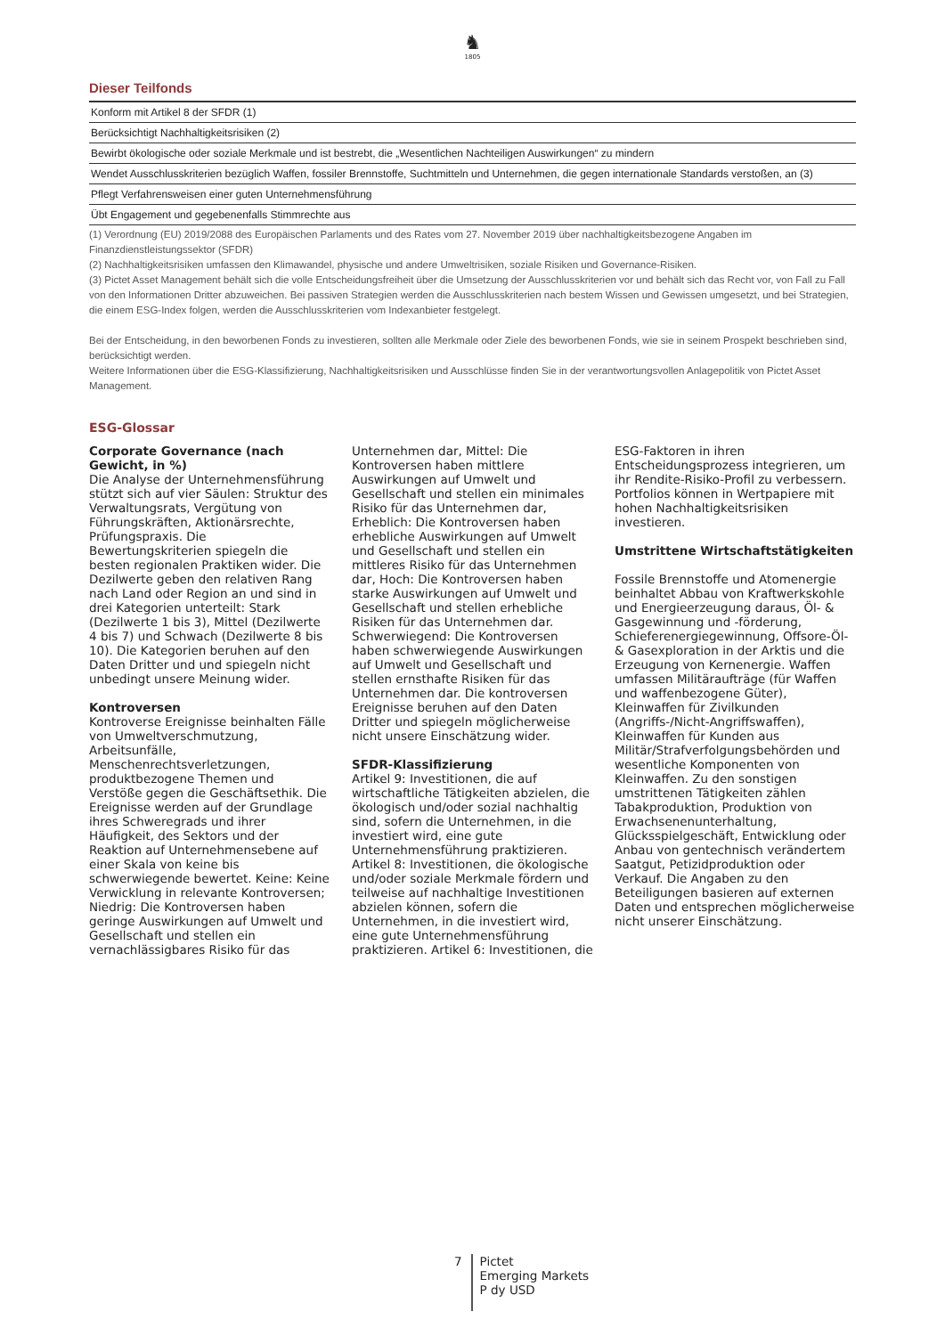♞
1805
Dieser Teilfonds
| Konform mit Artikel 8 der SFDR (1) |
| Berücksichtigt Nachhaltigkeitsrisiken (2) |
| Bewirbt ökologische oder soziale Merkmale und ist bestrebt, die „Wesentlichen Nachteiligen Auswirkungen“ zu mindern |
| Wendet Ausschlusskriterien bezüglich Waffen, fossiler Brennstoffe, Suchtmitteln und Unternehmen, die gegen internationale Standards verstoßen, an (3) |
| Pflegt Verfahrensweisen einer guten Unternehmensführung |
| Übt Engagement und gegebenenfalls Stimmrechte aus |
(1) Verordnung (EU) 2019/2088 des Europäischen Parlaments und des Rates vom 27. November 2019 über nachhaltigkeitsbezogene Angaben im Finanzdienstleistungssektor (SFDR)
(2) Nachhaltigkeitsrisiken umfassen den Klimawandel, physische und andere Umweltrisiken, soziale Risiken und Governance-Risiken.
(3) Pictet Asset Management behält sich die volle Entscheidungsfreiheit über die Umsetzung der Ausschlusskriterien vor und behält sich das Recht vor, von Fall zu Fall von den Informationen Dritter abzuweichen. Bei passiven Strategien werden die Ausschlusskriterien nach bestem Wissen und Gewissen umgesetzt, und bei Strategien, die einem ESG-Index folgen, werden die Ausschlusskriterien vom Indexanbieter festgelegt.
Bei der Entscheidung, in den beworbenen Fonds zu investieren, sollten alle Merkmale oder Ziele des beworbenen Fonds, wie sie in seinem Prospekt beschrieben sind, berücksichtigt werden.
Weitere Informationen über die ESG-Klassifizierung, Nachhaltigkeitsrisiken und Ausschlüsse finden Sie in der verantwortungsvollen Anlagepolitik von Pictet Asset Management.
ESG-Glossar
Corporate Governance (nach Gewicht, in %)
Die Analyse der Unternehmensführung stützt sich auf vier Säulen: Struktur des Verwaltungsrats, Vergütung von Führungskräften, Aktionärsrechte, Prüfungspraxis. Die Bewertungskriterien spiegeln die besten regionalen Praktiken wider. Die Dezilwerte geben den relativen Rang nach Land oder Region an und sind in drei Kategorien unterteilt: Stark (Dezilwerte 1 bis 3), Mittel (Dezilwerte 4 bis 7) und Schwach (Dezilwerte 8 bis 10). Die Kategorien beruhen auf den Daten Dritter und und spiegeln nicht unbedingt unsere Meinung wider.
Kontroversen
Kontroverse Ereignisse beinhalten Fälle von Umweltverschmutzung, Arbeitsunfälle, Menschenrechtsverletzungen, produktbezogene Themen und Verstöße gegen die Geschäftsethik. Die Ereignisse werden auf der Grundlage ihres Schweregrads und ihrer Häufigkeit, des Sektors und der Reaktion auf Unternehmensebene auf einer Skala von keine bis schwerwiegende bewertet. Keine: Keine Verwicklung in relevante Kontroversen; Niedrig: Die Kontroversen haben geringe Auswirkungen auf Umwelt und Gesellschaft und stellen ein vernachlässigbares Risiko für das
Unternehmen dar, Mittel: Die Kontroversen haben mittlere Auswirkungen auf Umwelt und Gesellschaft und stellen ein minimales Risiko für das Unternehmen dar, Erheblich: Die Kontroversen haben erhebliche Auswirkungen auf Umwelt und Gesellschaft und stellen ein mittleres Risiko für das Unternehmen dar, Hoch: Die Kontroversen haben starke Auswirkungen auf Umwelt und Gesellschaft und stellen erhebliche Risiken für das Unternehmen dar. Schwerwiegend: Die Kontroversen haben schwerwiegende Auswirkungen auf Umwelt und Gesellschaft und stellen ernsthafte Risiken für das Unternehmen dar. Die kontroversen Ereignisse beruhen auf den Daten Dritter und spiegeln möglicherweise nicht unsere Einschätzung wider.
SFDR-Klassifizierung
Artikel 9: Investitionen, die auf wirtschaftliche Tätigkeiten abzielen, die ökologisch und/oder sozial nachhaltig sind, sofern die Unternehmen, in die investiert wird, eine gute Unternehmensführung praktizieren. Artikel 8: Investitionen, die ökologische und/oder soziale Merkmale fördern und teilweise auf nachhaltige Investitionen abzielen können, sofern die Unternehmen, in die investiert wird, eine gute Unternehmensführung praktizieren. Artikel 6: Investitionen, die
ESG-Faktoren in ihren Entscheidungsprozess integrieren, um ihr Rendite-Risiko-Profil zu verbessern. Portfolios können in Wertpapiere mit hohen Nachhaltigkeitsrisiken investieren.
Umstrittene Wirtschaftstätigkeiten
Fossile Brennstoffe und Atomenergie beinhaltet Abbau von Kraftwerkskohle und Energieerzeugung daraus, Öl- & Gasgewinnung und -förderung, Schieferenergiegewinnung, Offsore-Öl- & Gasexploration in der Arktis und die Erzeugung von Kernenergie. Waffen umfassen Militäraufträge (für Waffen und waffenbezogene Güter), Kleinwaffen für Zivilkunden (Angriffs-/Nicht-Angriffswaffen), Kleinwaffen für Kunden aus Militär/Strafverfolgungsbehörden und wesentliche Komponenten von Kleinwaffen. Zu den sonstigen umstrittenen Tätigkeiten zählen Tabakproduktion, Produktion von Erwachsenenunterhaltung, Glücksspielgeschäft, Entwicklung oder Anbau von gentechnisch verändertem Saatgut, Petizidproduktion oder Verkauf. Die Angaben zu den Beteiligungen basieren auf externen Daten und entsprechen möglicherweise nicht unserer Einschätzung.
7
Pictet
Emerging Markets
P dy USD